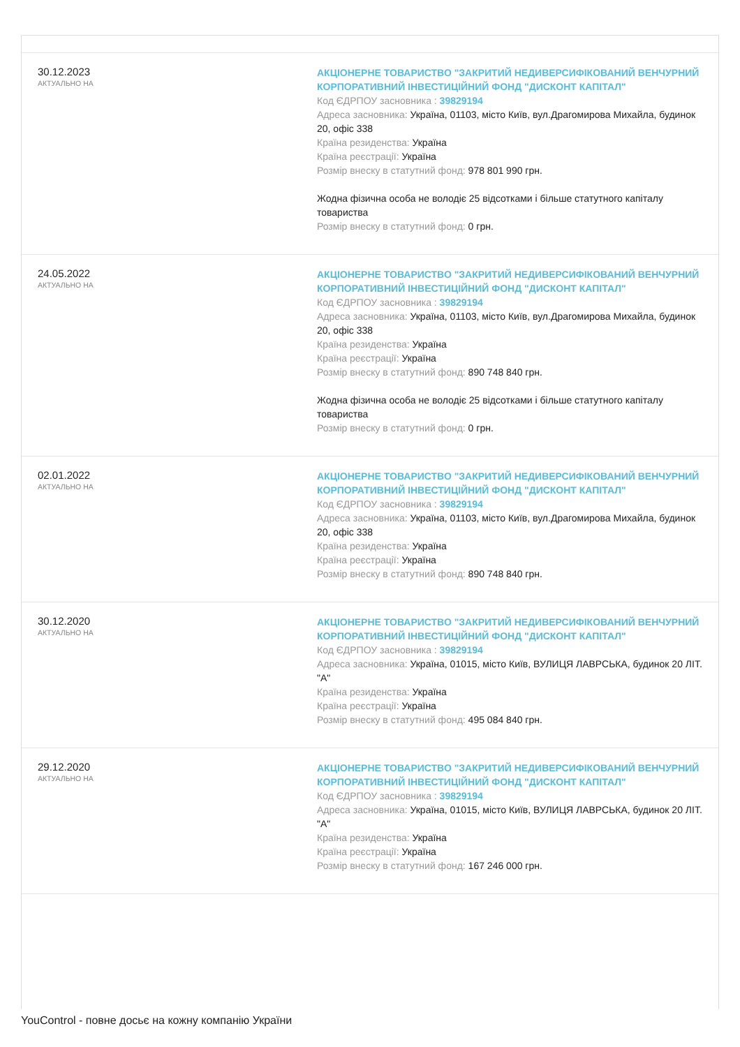30.12.2023
АКТУАЛЬНО НА
АКЦІОНЕРНЕ ТОВАРИСТВО "ЗАКРИТИЙ НЕДИВЕРСИФІКОВАНИЙ ВЕНЧУРНИЙ КОРПОРАТИВНИЙ ІНВЕСТИЦІЙНИЙ ФОНД "ДИСКОНТ КАПІТАЛ"
Код ЄДРПОУ засновника : 39829194
Адреса засновника: Україна, 01103, місто Київ, вул.Драгомирова Михайла, будинок 20, офіс 338
Країна резиденства: Україна
Країна реєстрації: Україна
Розмір внеску в статутний фонд: 978 801 990 грн.
Жодна фізична особа не володіє 25 відсотками і більше статутного капіталу товариства
Розмір внеску в статутний фонд: 0 грн.
24.05.2022
АКТУАЛЬНО НА
АКЦІОНЕРНЕ ТОВАРИСТВО "ЗАКРИТИЙ НЕДИВЕРСИФІКОВАНИЙ ВЕНЧУРНИЙ КОРПОРАТИВНИЙ ІНВЕСТИЦІЙНИЙ ФОНД "ДИСКОНТ КАПІТАЛ"
Код ЄДРПОУ засновника : 39829194
Адреса засновника: Україна, 01103, місто Київ, вул.Драгомирова Михайла, будинок 20, офіс 338
Країна резиденства: Україна
Країна реєстрації: Україна
Розмір внеску в статутний фонд: 890 748 840 грн.
Жодна фізична особа не володіє 25 відсотками і більше статутного капіталу товариства
Розмір внеску в статутний фонд: 0 грн.
02.01.2022
АКТУАЛЬНО НА
АКЦІОНЕРНЕ ТОВАРИСТВО "ЗАКРИТИЙ НЕДИВЕРСИФІКОВАНИЙ ВЕНЧУРНИЙ КОРПОРАТИВНИЙ ІНВЕСТИЦІЙНИЙ ФОНД "ДИСКОНТ КАПІТАЛ"
Код ЄДРПОУ засновника : 39829194
Адреса засновника: Україна, 01103, місто Київ, вул.Драгомирова Михайла, будинок 20, офіс 338
Країна резиденства: Україна
Країна реєстрації: Україна
Розмір внеску в статутний фонд: 890 748 840 грн.
30.12.2020
АКТУАЛЬНО НА
АКЦІОНЕРНЕ ТОВАРИСТВО "ЗАКРИТИЙ НЕДИВЕРСИФІКОВАНИЙ ВЕНЧУРНИЙ КОРПОРАТИВНИЙ ІНВЕСТИЦІЙНИЙ ФОНД "ДИСКОНТ КАПІТАЛ"
Код ЄДРПОУ засновника : 39829194
Адреса засновника: Україна, 01015, місто Київ, ВУЛИЦЯ ЛАВРСЬКА, будинок 20 ЛІТ. "А"
Країна резиденства: Україна
Країна реєстрації: Україна
Розмір внеску в статутний фонд: 495 084 840 грн.
29.12.2020
АКТУАЛЬНО НА
АКЦІОНЕРНЕ ТОВАРИСТВО "ЗАКРИТИЙ НЕДИВЕРСИФІКОВАНИЙ ВЕНЧУРНИЙ КОРПОРАТИВНИЙ ІНВЕСТИЦІЙНИЙ ФОНД "ДИСКОНТ КАПІТАЛ"
Код ЄДРПОУ засновника : 39829194
Адреса засновника: Україна, 01015, місто Київ, ВУЛИЦЯ ЛАВРСЬКА, будинок 20 ЛІТ. "А"
Країна резиденства: Україна
Країна реєстрації: Україна
Розмір внеску в статутний фонд: 167 246 000 грн.
YouControl - повне досьє на кожну компанію України